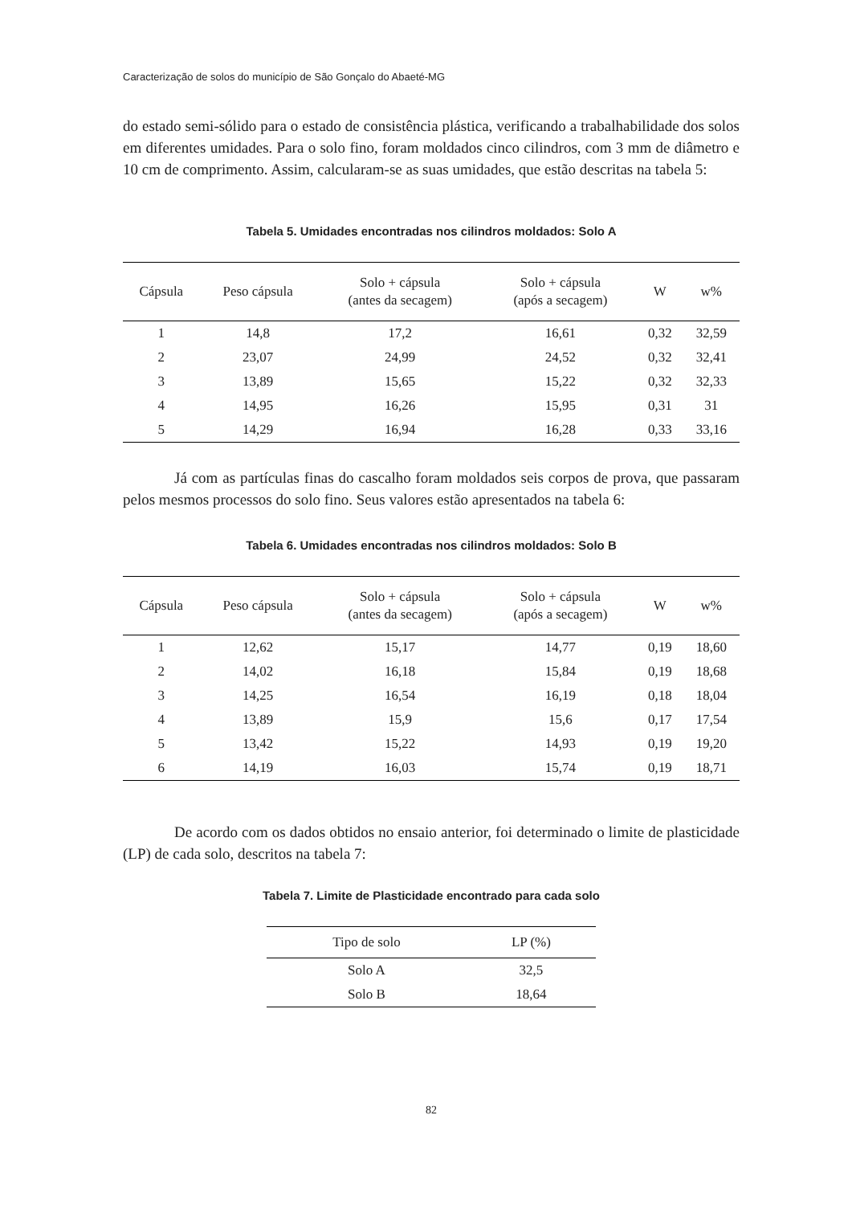Caracterização de solos do município de São Gonçalo do Abaeté-MG
do estado semi-sólido para o estado de consistência plástica, verificando a trabalhabilidade dos solos em diferentes umidades. Para o solo fino, foram moldados cinco cilindros, com 3 mm de diâmetro e 10 cm de comprimento. Assim, calcularam-se as suas umidades, que estão descritas na tabela 5:
Tabela 5. Umidades encontradas nos cilindros moldados: Solo A
| Cápsula | Peso cápsula | Solo + cápsula (antes da secagem) | Solo + cápsula (após a secagem) | W | w% |
| --- | --- | --- | --- | --- | --- |
| 1 | 14,8 | 17,2 | 16,61 | 0,32 | 32,59 |
| 2 | 23,07 | 24,99 | 24,52 | 0,32 | 32,41 |
| 3 | 13,89 | 15,65 | 15,22 | 0,32 | 32,33 |
| 4 | 14,95 | 16,26 | 15,95 | 0,31 | 31 |
| 5 | 14,29 | 16,94 | 16,28 | 0,33 | 33,16 |
Já com as partículas finas do cascalho foram moldados seis corpos de prova, que passaram pelos mesmos processos do solo fino. Seus valores estão apresentados na tabela 6:
Tabela 6. Umidades encontradas nos cilindros moldados: Solo B
| Cápsula | Peso cápsula | Solo + cápsula (antes da secagem) | Solo + cápsula (após a secagem) | W | w% |
| --- | --- | --- | --- | --- | --- |
| 1 | 12,62 | 15,17 | 14,77 | 0,19 | 18,60 |
| 2 | 14,02 | 16,18 | 15,84 | 0,19 | 18,68 |
| 3 | 14,25 | 16,54 | 16,19 | 0,18 | 18,04 |
| 4 | 13,89 | 15,9 | 15,6 | 0,17 | 17,54 |
| 5 | 13,42 | 15,22 | 14,93 | 0,19 | 19,20 |
| 6 | 14,19 | 16,03 | 15,74 | 0,19 | 18,71 |
De acordo com os dados obtidos no ensaio anterior, foi determinado o limite de plasticidade (LP) de cada solo, descritos na tabela 7:
Tabela 7. Limite de Plasticidade encontrado para cada solo
| Tipo de solo | LP (%) |
| --- | --- |
| Solo A | 32,5 |
| Solo B | 18,64 |
82